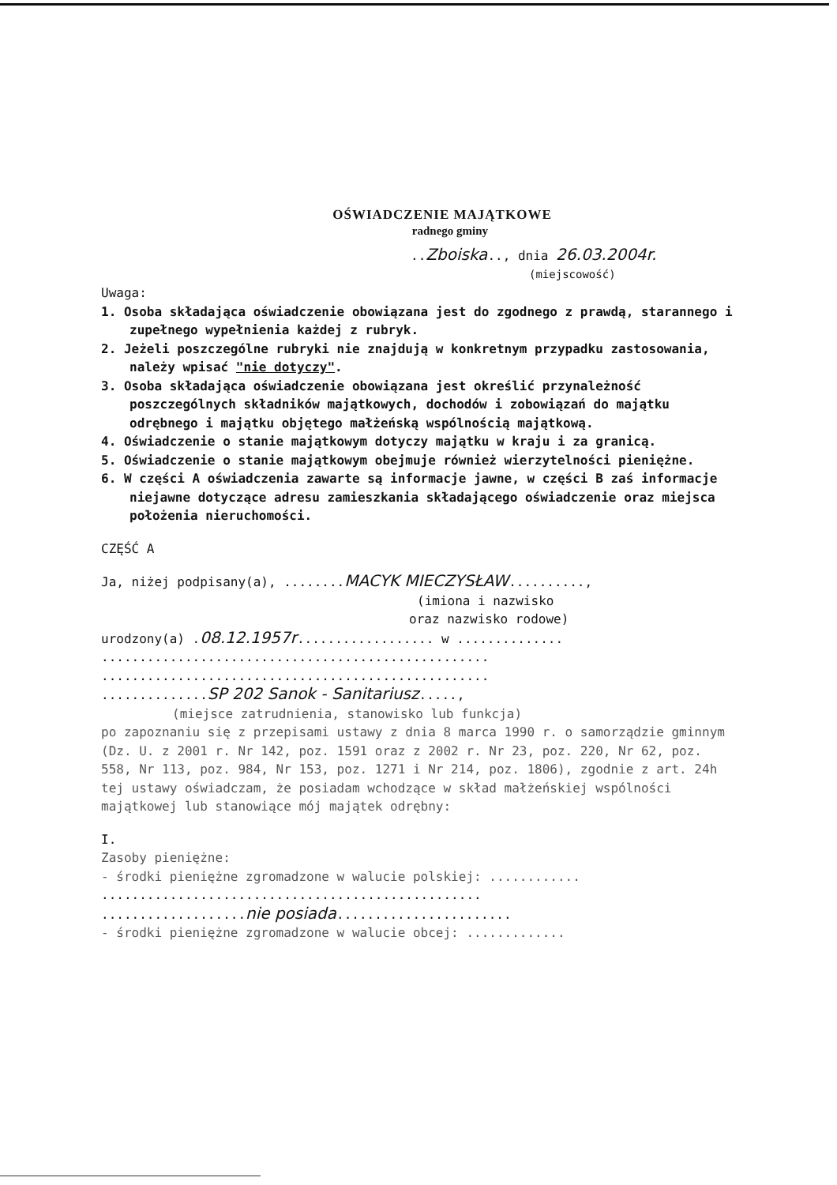OŚWIADCZENIE MAJĄTKOWE
radnego gminy
..Zboiska.., dnia 26.03.2004r.
(miejscowość)
Uwaga:
1. Osoba składająca oświadczenie obowiązana jest do zgodnego z prawdą, starannego i zupełnego wypełnienia każdej z rubryk.
2. Jeżeli poszczególne rubryki nie znajdują w konkretnym przypadku zastosowania, należy wpisać "nie dotyczy".
3. Osoba składająca oświadczenie obowiązana jest określić przynależność poszczególnych składników majątkowych, dochodów i zobowiązań do majątku odrębnego i majątku objętego małżeńską wspólnością majątkową.
4. Oświadczenie o stanie majątkowym dotyczy majątku w kraju i za granicą.
5. Oświadczenie o stanie majątkowym obejmuje również wierzytelności pieniężne.
6. W części A oświadczenia zawarte są informacje jawne, w części B zaś informacje niejawne dotyczące adresu zamieszkania składającego oświadczenie oraz miejsca położenia nieruchomości.
CZĘŚĆ A
Ja, niżej podpisany(a), ........MACYK MIECZYSŁAW..........,
(imiona i nazwisko
oraz nazwisko rodowe)
urodzony(a) .08.12.1957r.................. w ..............
...................................................
...................................................
..............SP 202 Sanok - Sanitariusz.....,
(miejsce zatrudnienia, stanowisko lub funkcja)
po zapoznaniu się z przepisami ustawy z dnia 8 marca 1990 r. o samorządzie gminnym (Dz. U. z 2001 r. Nr 142, poz. 1591 oraz z 2002 r. Nr 23, poz. 220, Nr 62, poz. 558, Nr 113, poz. 984, Nr 153, poz. 1271 i Nr 214, poz. 1806), zgodnie z art. 24h tej ustawy oświadczam, że posiadam wchodzące w skład małżeńskiej wspólności majątkowej lub stanowiące mój majątek odrębny:
I.
Zasoby pieniężne:
- środki pieniężne zgromadzone w walucie polskiej: ............
..................................................
...................nie posiada.......................
- środki pieniężne zgromadzone w walucie obcej: .............